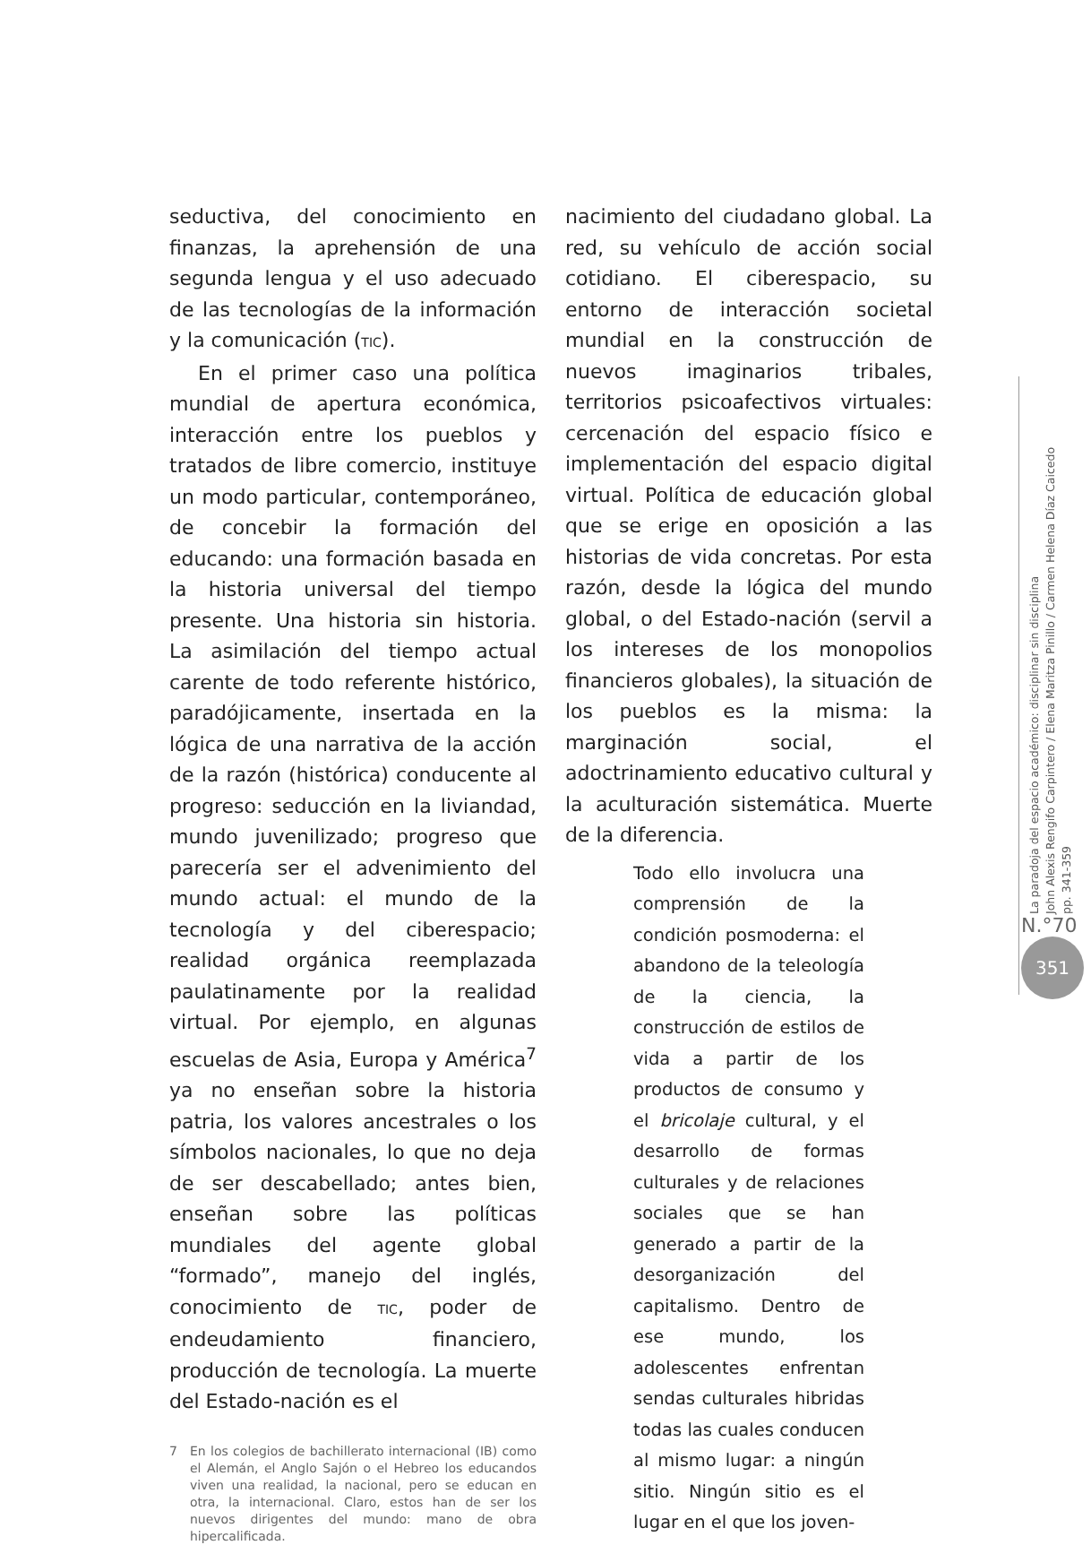seductiva, del conocimiento en finanzas, la aprehensión de una segunda lengua y el uso adecuado de las tecnologías de la información y la comunicación (TIC).
En el primer caso una política mundial de apertura económica, interacción entre los pueblos y tratados de libre comercio, instituye un modo particular, contemporáneo, de concebir la formación del educando: una formación basada en la historia universal del tiempo presente. Una historia sin historia. La asimilación del tiempo actual carente de todo referente histórico, paradójicamente, insertada en la lógica de una narrativa de la acción de la razón (histórica) conducente al progreso: seducción en la liviandad, mundo juvenilizado; progreso que parecería ser el advenimiento del mundo actual: el mundo de la tecnología y del ciberespacio; realidad orgánica reemplazada paulatinamente por la realidad virtual. Por ejemplo, en algunas escuelas de Asia, Europa y América<sup>7</sup> ya no enseñan sobre la historia patria, los valores ancestrales o los símbolos nacionales, lo que no deja de ser descabellado; antes bien, enseñan sobre las políticas mundiales del agente global “formado”, manejo del inglés, conocimiento de TIC, poder de endeudamiento financiero, producción de tecnología. La muerte del Estado-nación es el
7 En los colegios de bachillerato internacional (IB) como el Alemán, el Anglo Sajón o el Hebreo los educandos viven una realidad, la nacional, pero se educan en otra, la internacional. Claro, estos han de ser los nuevos dirigentes del mundo: mano de obra hipercalificada.
nacimiento del ciudadano global. La red, su vehículo de acción social cotidiano. El ciberespacio, su entorno de interacción societal mundial en la construcción de nuevos imaginarios tribales, territorios psicoafectivos virtuales: cercenación del espacio físico e implementación del espacio digital virtual. Política de educación global que se erige en oposición a las historias de vida concretas. Por esta razón, desde la lógica del mundo global, o del Estado-nación (servil a los intereses de los monopolios financieros globales), la situación de los pueblos es la misma: la marginación social, el adoctrinamiento educativo cultural y la aculturación sistemática. Muerte de la diferencia.
Todo ello involucra una comprensión de la condición posmoderna: el abandono de la teleología de la ciencia, la construcción de estilos de vida a partir de los productos de consumo y el bricolaje cultural, y el desarrollo de formas culturales y de relaciones sociales que se han generado a partir de la desorganización del capitalismo. Dentro de ese mundo, los adolescentes enfrentan sendas culturales hibridas todas las cuales conducen al mismo lugar: a ningún sitio. Ningún sitio es el lugar en el que los joven-
La paradoja del espacio académico: disciplinar sin disciplina
John Alexis Rengifo Carpintero / Elena Maritza Pinillo / Carmen Helena Díaz Caicedo
pp. 341-359
N.°70
351